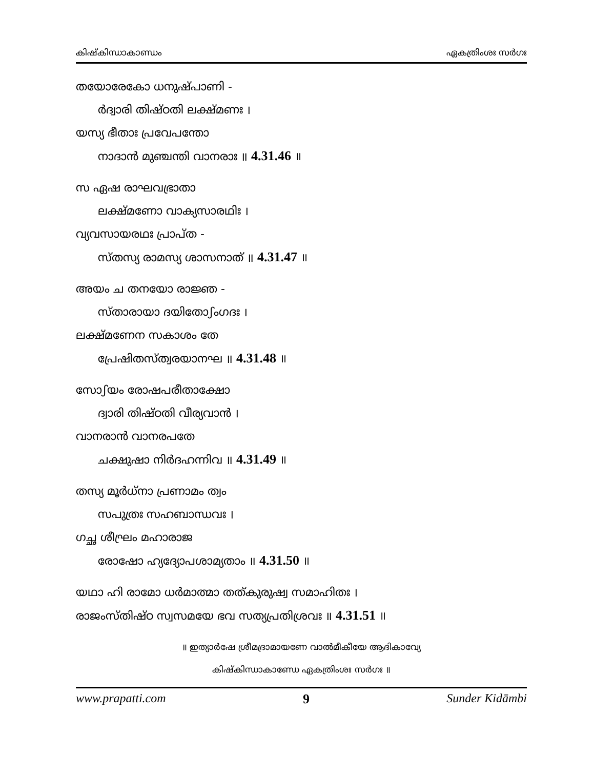കിഷ്കിന്ധാകാണ്ഡം ഏകത്രിംശഃ സർഗഃ
തയോരേകോ ധനുഷ്പാണി -
ർദ്വാരി തിഷ്ഠതി ലക്ഷ്മണഃ ।
യസ്യ ഭീതാഃ പ്രവേപന്തോ
നാദാൻ മുഞ്ചന്തി വാനരാഃ ॥ 4.31.46 ॥
സ ഏഷ രാഘവഭ്രാതാ
ലക്ഷ്മണോ വാക്യസാരഥിഃ ।
വ്യവസായരഥഃ പ്രാപ്ത -
സ്തസ്യ രാമസ്യ ശാസനാത് ॥ 4.31.47 ॥
അയം ച തനയോ രാജ്ഞ -
സ്താരായാ ദയിതോഽംഗദഃ ।
ലക്ഷ്മണേന സകാശം തേ
പ്രേഷിതസ്ത്വരയാനഘ ॥ 4.31.48 ॥
സോഽയം രോഷപരീതാക്ഷോ
ദ്വാരി തിഷ്ഠതി വീര്യവാൻ ।
വാനരാൻ വാനരപതേ
ചക്ഷുഷാ നിർദഹന്നിവ ॥ 4.31.49 ॥
തസ്യ മൂർധ്നാ പ്രണാമം ത്വം
സപുത്രഃ സഹബാന്ധവഃ ।
ഗച്ഛ ശീഘ്രം മഹാരാജ
രോഷോ ഹ്യദ്യോപശാമ്യതാം ॥ 4.31.50 ॥
യഥാ ഹി രാമോ ധർമാത്മാ തത്കുരുഷ്വ സമാഹിതഃ ।
രാജംസ്തിഷ്ഠ സ്വസമയേ ഭവ സത്യപ്രതിശ്രവഃ ॥ 4.31.51 ॥
॥ ഇത്യാർഷേ ശ്രീമദ്രാമായണേ വാൽമീകീയേ ആദികാവ്യേ
കിഷ്കിന്ധാകാണ്ഡേ ഏകത്രിംശഃ സർഗഃ ॥
www.prapatti.com 9 Sunder Kidāmbi